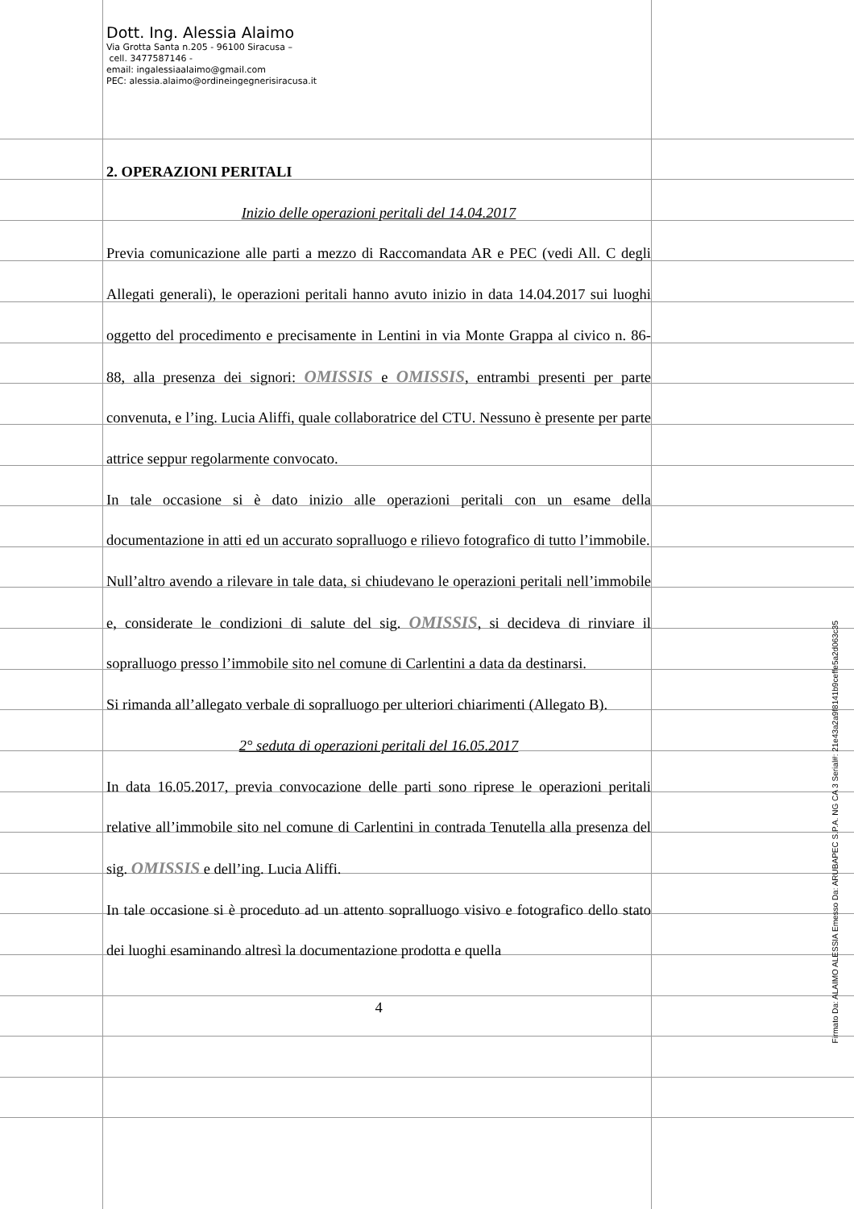Dott. Ing. Alessia Alaimo
Via Grotta Santa n.205 - 96100 Siracusa –
cell. 3477587146 -
email: ingalessiaalaimo@gmail.com
PEC: alessia.alaimo@ordineingegnerisiracusa.it
2. OPERAZIONI PERITALI
Inizio delle operazioni peritali del 14.04.2017
Previa comunicazione alle parti a mezzo di Raccomandata AR e PEC (vedi All. C degli Allegati generali), le operazioni peritali hanno avuto inizio in data 14.04.2017 sui luoghi oggetto del procedimento e precisamente in Lentini in via Monte Grappa al civico n. 86-88, alla presenza dei signori: OMISSIS e OMISSIS, entrambi presenti per parte convenuta, e l’ing. Lucia Aliffi, quale collaboratrice del CTU. Nessuno è presente per parte attrice seppur regolarmente convocato.
In tale occasione si è dato inizio alle operazioni peritali con un esame della documentazione in atti ed un accurato sopralluogo e rilievo fotografico di tutto l’immobile.
Null’altro avendo a rilevare in tale data, si chiudevano le operazioni peritali nell’immobile e, considerate le condizioni di salute del sig. OMISSIS, si decideva di rinviare il sopralluogo presso l’immobile sito nel comune di Carlentini a data da destinarsi.
Si rimanda all’allegato verbale di sopralluogo per ulteriori chiarimenti (Allegato B).
2° seduta di operazioni peritali del 16.05.2017
In data 16.05.2017, previa convocazione delle parti sono riprese le operazioni peritali relative all’immobile sito nel comune di Carlentini in contrada Tenutella alla presenza del sig. OMISSIS e dell’ing. Lucia Aliffi.
In tale occasione si è proceduto ad un attento sopralluogo visivo e fotografico dello stato dei luoghi esaminando altresì la documentazione prodotta e quella
4
Firmato Da: ALAIMO ALESSIA Emesso Da: ARUBAPEC S.P.A. NG CA 3 Serial#: 21e43a2a9f8141b9ceffe5a2d063c35